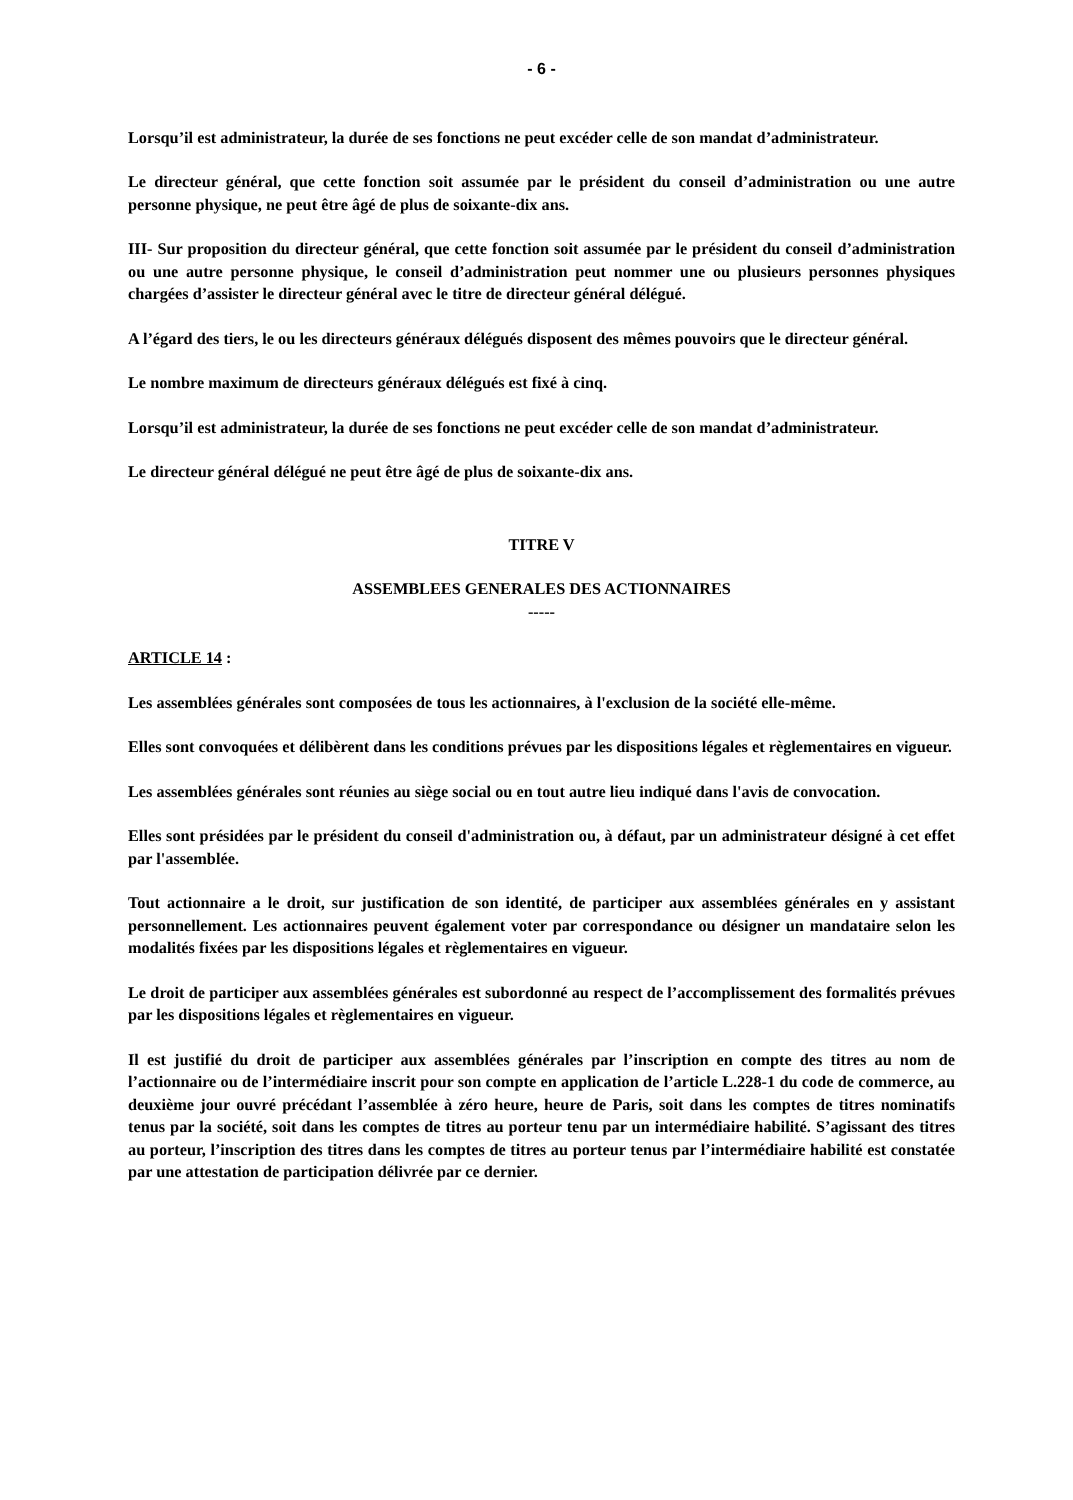- 6 -
Lorsqu’il est administrateur, la durée de ses fonctions ne peut excéder celle de son mandat d’administrateur.
Le directeur général, que cette fonction soit assumée par le président du conseil d’administration ou une autre personne physique, ne peut être âgé de plus de soixante-dix ans.
III- Sur proposition du directeur général, que cette fonction soit assumée par le président du conseil d’administration ou une autre personne physique, le conseil d’administration peut nommer une ou plusieurs personnes physiques chargées d’assister le directeur général avec le titre de directeur général délégué.
A l’égard des tiers, le ou les directeurs généraux délégués disposent des mêmes pouvoirs que le directeur général.
Le nombre maximum de directeurs généraux délégués est fixé à cinq.
Lorsqu’il est administrateur, la durée de ses fonctions ne peut excéder celle de son mandat d’administrateur.
Le directeur général délégué ne peut être âgé de plus de soixante-dix ans.
TITRE V
ASSEMBLEES GENERALES DES ACTIONNAIRES
-----
ARTICLE 14 :
Les assemblées générales sont composées de tous les actionnaires, à l'exclusion de la société elle-même.
Elles sont convoquées et délibèrent dans les conditions prévues par les dispositions légales et règlementaires en vigueur.
Les assemblées générales sont réunies au siège social ou en tout autre lieu indiqué dans l'avis de convocation.
Elles sont présidées par le président du conseil d'administration ou, à défaut, par un administrateur désigné à cet effet par l'assemblée.
Tout actionnaire a le droit, sur justification de son identité, de participer aux assemblées générales en y assistant personnellement. Les actionnaires peuvent également voter par correspondance ou désigner un mandataire selon les modalités fixées par les dispositions légales et règlementaires en vigueur.
Le droit de participer aux assemblées générales est subordonné au respect de l’accomplissement des formalités prévues par les dispositions légales et règlementaires en vigueur.
Il est justifié du droit de participer aux assemblées générales par l’inscription en compte des titres au nom de l’actionnaire ou de l’intermédiaire inscrit pour son compte en application de l’article L.228-1 du code de commerce, au deuxième jour ouvré précédant l’assemblée à zéro heure, heure de Paris, soit dans les comptes de titres nominatifs tenus par la société, soit dans les comptes de titres au porteur tenu par un intermédiaire habilité. S’agissant des titres au porteur, l’inscription des titres dans les comptes de titres au porteur tenus par l’intermédiaire habilité est constatée par une attestation de participation délivrée par ce dernier.